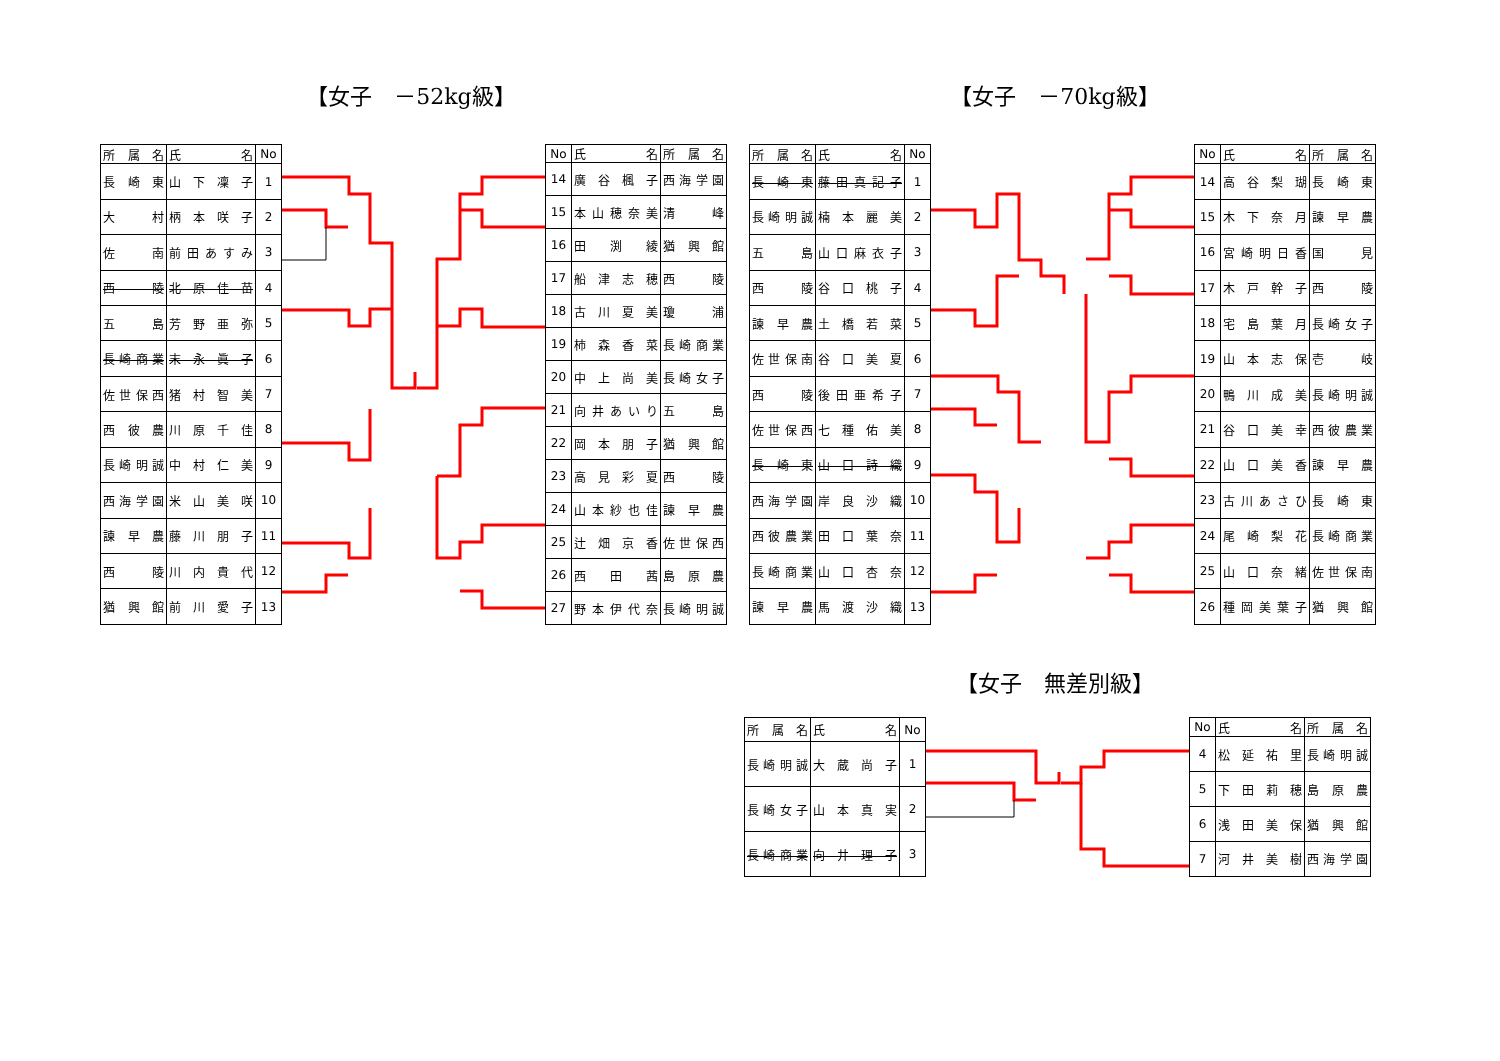【女子　－52kg級】 【女子　－70kg級】
| 所属名 | 氏 名 | No |
| --- | --- | --- |
| 長崎東 | 山下凜子 | 1 |
| 大 村 | 柄本咲子 | 2 |
| 佐 南 | 前田あすみ | 3 |
| 西 陵 | 北原佳苗 | 4 |
| 五 島 | 芳野亜弥 | 5 |
| 長崎商業 | 末永眞子 | 6 |
| 佐世保西 | 猪村智美 | 7 |
| 西彼農 | 川原千佳 | 8 |
| 長崎明誠 | 中村仁美 | 9 |
| 西海学園 | 米山美咲 | 10 |
| 諫早農 | 藤川朋子 | 11 |
| 西 陵 | 川内貴代 | 12 |
| 猶興館 | 前川愛子 | 13 |
| No | 氏 名 | 所属名 |
| --- | --- | --- |
| 14 | 廣谷楓子 | 西海学園 |
| 15 | 本山穂奈美 | 清 峰 |
| 16 | 田 渕 綾 | 猶興館 |
| 17 | 船津志穂 | 西 陵 |
| 18 | 古川夏美 | 瓊 浦 |
| 19 | 柿森香菜 | 長崎商業 |
| 20 | 中上尚美 | 長崎女子 |
| 21 | 向井あいり | 五 島 |
| 22 | 岡本朋子 | 猶興館 |
| 23 | 高見彩夏 | 西 陵 |
| 24 | 山本紗也佳 | 諫早農 |
| 25 | 辻畑京香 | 佐世保西 |
| 26 | 西 田 茜 | 島原農 |
| 27 | 野本伊代奈 | 長崎明誠 |
| 所属名 | 氏 名 | No |
| --- | --- | --- |
| 長崎東 | 藤田真記子 | 1 |
| 長崎明誠 | 楠本麗美 | 2 |
| 五 島 | 山口麻衣子 | 3 |
| 西 陵 | 谷口桃子 | 4 |
| 諫早農 | 土橋若菜 | 5 |
| 佐世保南 | 谷口美夏 | 6 |
| 西 陵 | 後田亜希子 | 7 |
| 佐世保西 | 七種佑美 | 8 |
| 長崎東 | 山口詩織 | 9 |
| 西海学園 | 岸良沙織 | 10 |
| 西彼農業 | 田口葉奈 | 11 |
| 長崎商業 | 山口杏奈 | 12 |
| 諫早農 | 馬渡沙織 | 13 |
| No | 氏 名 | 所属名 |
| --- | --- | --- |
| 14 | 高谷梨瑚 | 長崎東 |
| 15 | 木下奈月 | 諫早農 |
| 16 | 宮崎明日香 | 国 見 |
| 17 | 木戸幹子 | 西 陵 |
| 18 | 宅島葉月 | 長崎女子 |
| 19 | 山本志保 | 壱 岐 |
| 20 | 鴨川成美 | 長崎明誠 |
| 21 | 谷口美幸 | 西彼農業 |
| 22 | 山口美香 | 諫早農 |
| 23 | 古川あさひ | 長崎東 |
| 24 | 尾崎梨花 | 長崎商業 |
| 25 | 山口奈緒 | 佐世保南 |
| 26 | 種岡美葉子 | 猶興館 |
【女子　無差別級】
| 所属名 | 氏 名 | No |
| --- | --- | --- |
| 長崎明誠 | 大蔵尚子 | 1 |
| 長崎女子 | 山本真実 | 2 |
| 長崎商業 | 向井理子 | 3 |
| No | 氏 名 | 所属名 |
| --- | --- | --- |
| 4 | 松延祐里 | 長崎明誠 |
| 5 | 下田莉穂 | 島原農 |
| 6 | 浅田美保 | 猶興館 |
| 7 | 河井美樹 | 西海学園 |